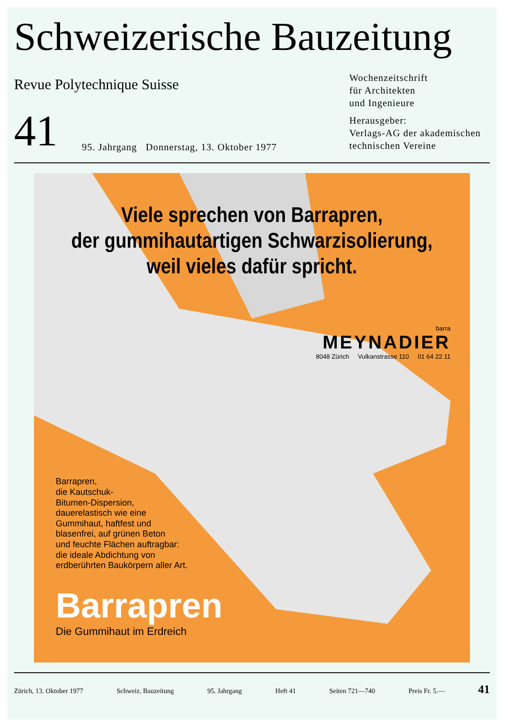Schweizerische Bauzeitung
Revue Polytechnique Suisse
Wochenzeitschrift
für Architekten
und Ingenieure
41 95. Jahrgang Donnerstag, 13. Oktober 1977
Herausgeber:
Verlags-AG der akademischen technischen Vereine
Viele sprechen von Barrapren,
der gummihautartigen Schwarzisolierung,
weil vieles dafür spricht.
barra
MEYNADIER
8048 Zürich Vulkanstrasse 110 01 64 22 11
Barrapren,
die Kautschuk-
Bitumen-Dispersion,
dauerelastisch wie eine
Gummihaut, haftfest und
blasenfrei, auf grünen Beton
und feuchte Flächen auftragbar:
die ideale Abdichtung von
erdberührten Baukörpern aller Art.
Barrapren
Die Gummihaut im Erdreich
Zürich, 13. Oktober 1977 Schweiz. Bauzeitung 95. Jahrgang Heft 41 Seiten 721—740 Preis Fr. 5.— 41